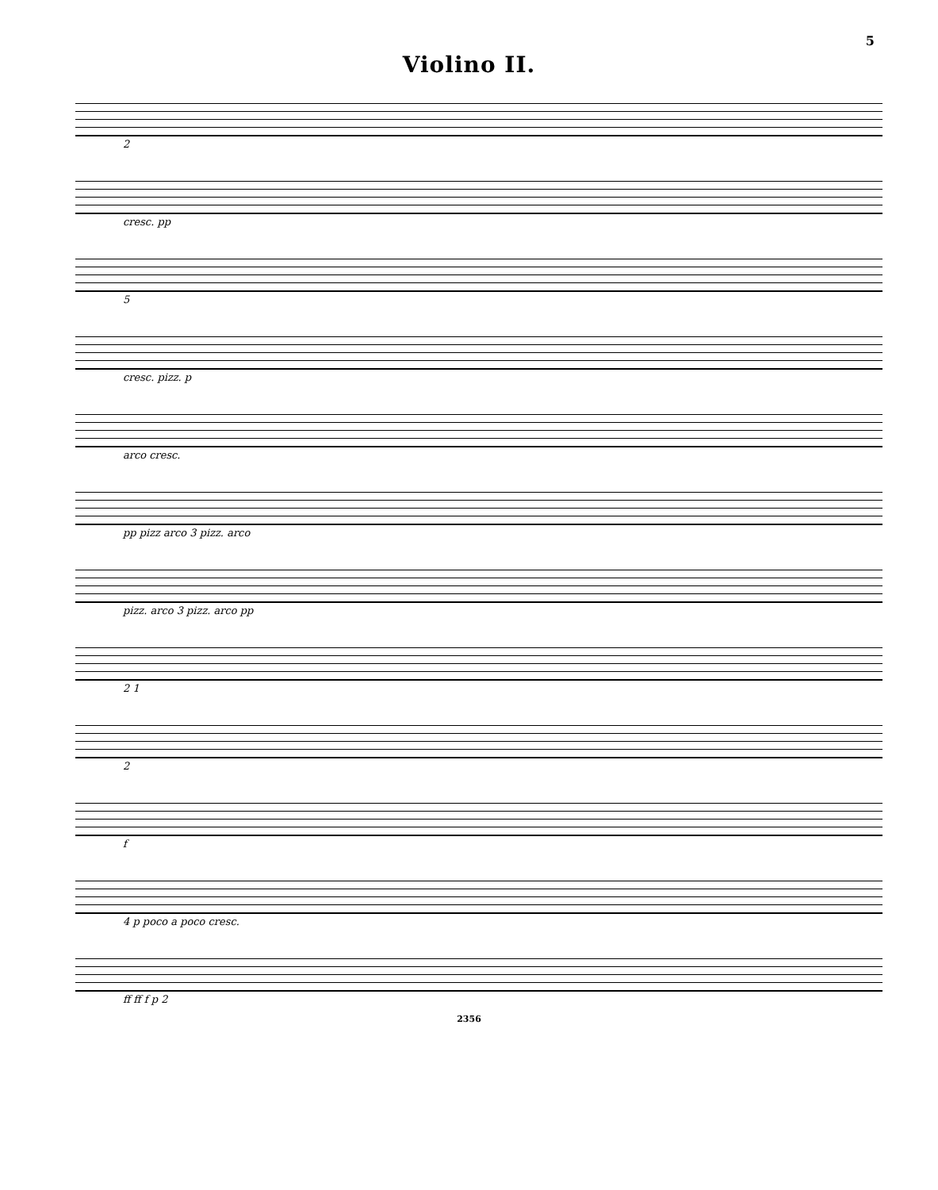5
Violino II.
2
cresc. pp
5
cresc. pizz. p
arco cresc.
pp pizz arco 3 pizz. arco
pizz. arco 3 pizz. arco pp
2 1
2
f
4 p poco a poco cresc.
ff ff f p 2
2356